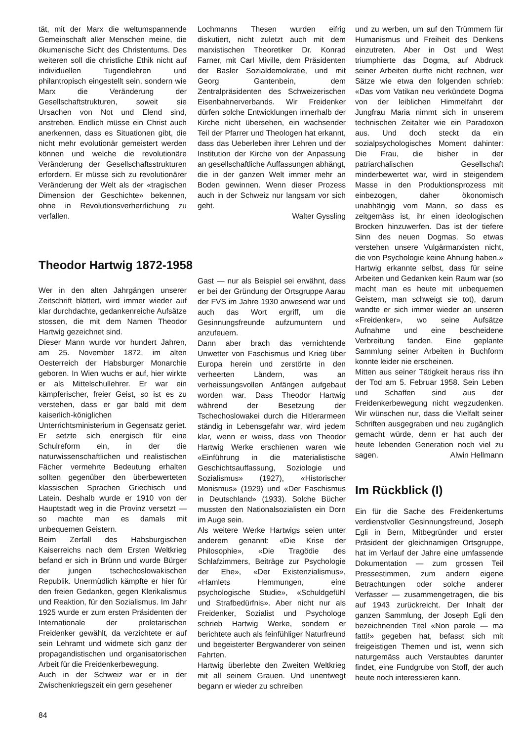tät, mit der Marx die weltumspannende Gemeinschaft aller Menschen meine, die ökumenische Sicht des Christentums. Des weiteren soll die christliche Ethik nicht auf individuellen Tugendlehren und philantropisch eingestellt sein, sondern wie Marx die Veränderung der Gesellschaftstrukturen, soweit sie Ursachen von Not und Elend sind, anstreben. Endlich müsse ein Christ auch anerkennen, dass es Situationen gibt, die nicht mehr evolutionär gemeistert werden können und welche die revolutionäre Veränderung der Gesellschaftsstrukturen erfordern. Er müsse sich zu revolutionärer Veränderung der Welt als der «tragischen Dimension der Geschichte» bekennen, ohne in Revolutionsverherrlichung zu verfallen.
Theodor Hartwig 1872-1958
Wer in den alten Jahrgängen unserer Zeitschrift blättert, wird immer wieder auf klar durchdachte, gedankenreiche Aufsätze stossen, die mit dem Namen Theodor Hartwig gezeichnet sind.
Dieser Mann wurde vor hundert Jahren, am 25. November 1872, im alten Oesterreich der Habsburger Monarchie geboren. In Wien wuchs er auf, hier wirkte er als Mittelschullehrer. Er war ein kämpferischer, freier Geist, so ist es zu verstehen, dass er gar bald mit dem kaiserlich-königlichen Unterrichtsministerium in Gegensatz geriet. Er setzte sich energisch für eine Schulreform ein, in der die naturwissenschaftlichen und realistischen Fächer vermehrte Bedeutung erhalten sollten gegenüber den überbewerteten klassischen Sprachen Griechisch und Latein. Deshalb wurde er 1910 von der Hauptstadt weg in die Provinz versetzt — so machte man es damals mit unbequemen Geistern.
Beim Zerfall des Habsburgischen Kaiserreichs nach dem Ersten Weltkrieg befand er sich in Brünn und wurde Bürger der jungen tschechoslowakischen Republik. Unermüdlich kämpfte er hier für den freien Gedanken, gegen Klerikalismus und Reaktion, für den Sozialismus. Im Jahr 1925 wurde er zum ersten Präsidenten der Internationale der proletarischen Freidenker gewählt, da verzichtete er auf sein Lehramt und widmete sich ganz der propagandistischen und organisatorischen Arbeit für die Freidenkerbewegung.
Auch in der Schweiz war er in der Zwischenkriegszeit ein gern gesehener
84
Lochmanns Thesen wurden eifrig diskutiert, nicht zuletzt auch mit dem marxistischen Theoretiker Dr. Konrad Farner, mit Carl Miville, dem Präsidenten der Basler Sozialdemokratie, und mit Georg Gantenbein, dem Zentralpräsidenten des Schweizerischen Eisenbahnerverbands. Wir Freidenker dürfen solche Entwicklungen innerhalb der Kirche nicht übersehen, ein wachsender Teil der Pfarrer und Theologen hat erkannt, dass das Ueberleben ihrer Lehren und der Institution der Kirche von der Anpassung an gesellschaftliche Auffassungen abhängt, die in der ganzen Welt immer mehr an Boden gewinnen. Wenn dieser Prozess auch in der Schweiz nur langsam vor sich geht.
Walter Gyssling
Gast — nur als Beispiel sei erwähnt, dass er bei der Gründung der Ortsgruppe Aarau der FVS im Jahre 1930 anwesend war und auch das Wort ergriff, um die Gesinnungsfreunde aufzumuntern und anzufeuern.
Dann aber brach das vernichtende Unwetter von Faschismus und Krieg über Europa herein und zerstörte in den verheerten Ländern, was an verheissungsvollen Anfängen aufgebaut worden war. Dass Theodor Hartwig während der Besetzung der Tschechoslowakei durch die Hitlerarmeen ständig in Lebensgefahr war, wird jedem klar, wenn er weiss, dass von Theodor Hartwig Werke erschienen waren wie «Einführung in die materialistische Geschichtsauffassung, Soziologie und Sozialismus» (1927), «Historischer Monismus» (1929) und «Der Faschismus in Deutschland» (1933). Solche Bücher mussten den Nationalsozialisten ein Dorn im Auge sein.
Als weitere Werke Hartwigs seien unter anderem genannt: «Die Krise der Philosophie», «Die Tragödie des Schlafzimmers, Beiträge zur Psychologie der Ehe», «Der Existenzialismus», «Hamlets Hemmungen, eine psychologische Studie», «Schuldgefühl und Strafbedürfnis». Aber nicht nur als Freidenker, Sozialist und Psychologe schrieb Hartwig Werke, sondern er berichtete auch als feinfühliger Naturfreund und begeisterter Bergwanderer von seinen Fahrten.
Hartwig überlebte den Zweiten Weltkrieg mit all seinem Grauen. Und unentwegt begann er wieder zu schreiben
und zu werben, um auf den Trümmern für Humanismus und Freiheit des Denkens einzutreten. Aber in Ost und West triumphierte das Dogma, auf Abdruck seiner Arbeiten durfte nicht rechnen, wer Sätze wie etwa den folgenden schrieb: «Das vom Vatikan neu verkündete Dogma von der leiblichen Himmelfahrt der Jungfrau Maria nimmt sich in unserem technischen Zeitalter wie ein Paradoxon aus. Und doch steckt da ein sozialpsychologisches Moment dahinter: Die Frau, die bisher in der patriarchalischen Gesellschaft minderbewertet war, wird in steigendem Masse in den Produktionsprozess mit einbezogen, daher ökonomisch unabhängig vom Mann, so dass es zeitgemäss ist, ihr einen ideologischen Brocken hinzuwerfen. Das ist der tiefere Sinn des neuen Dogmas. So etwas verstehen unsere Vulgärmarxisten nicht, die von Psychologie keine Ahnung haben.» Hartwig erkannte selbst, dass für seine Arbeiten und Gedanken kein Raum war (so macht man es heute mit unbequemen Geistern, man schweigt sie tot), darum wandte er sich immer wieder an unseren «Freidenker», wo seine Aufsätze Aufnahme und eine bescheidene Verbreitung fanden. Eine geplante Sammlung seiner Arbeiten in Buchform konnte leider nie erscheinen.
Mitten aus seiner Tätigkeit heraus riss ihn der Tod am 5. Februar 1958. Sein Leben und Schaffen sind aus der Freidenkerbewegung nicht wegzudenken. Wir wünschen nur, dass die Vielfalt seiner Schriften ausgegraben und neu zugänglich gemacht würde, denn er hat auch der heute lebenden Generation noch viel zu sagen. Alwin Hellmann
Im Rückblick (I)
Ein für die Sache des Freidenkertums verdienstvoller Gesinnungsfreund, Joseph Egli in Bern, Mitbegründer und erster Präsident der gleichnamigen Ortsgruppe, hat im Verlauf der Jahre eine umfassende Dokumentation — zum grossen Teil Pressestimmen, zum andern eigene Betrachtungen oder solche anderer Verfasser — zusammengetragen, die bis auf 1943 zurückreicht. Der Inhalt der ganzen Sammlung, der Joseph Egli den bezeichnenden Titel «Non parole — ma fatti!» gegeben hat, befasst sich mit freigeistigen Themen und ist, wenn sich naturgemäss auch Verstaubtes darunter findet, eine Fundgrube von Stoff, der auch heute noch interessieren kann.